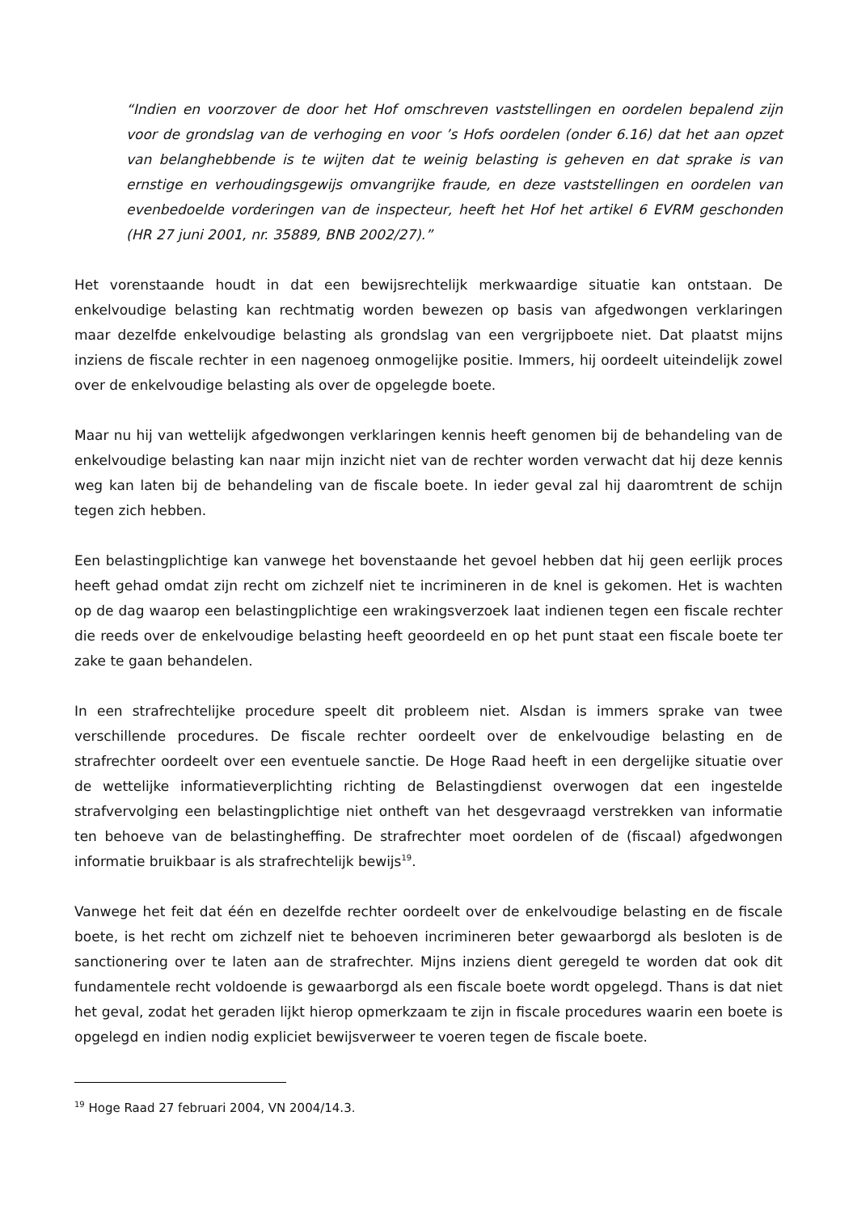“Indien en voorzover de door het Hof omschreven vaststellingen en oordelen bepalend zijn voor de grondslag van de verhoging en voor ’s Hofs oordelen (onder 6.16) dat het aan opzet van belanghebbende is te wijten dat te weinig belasting is geheven en dat sprake is van ernstige en verhoudingsgewijs omvangrijke fraude, en deze vaststellingen en oordelen van evenbedoelde vorderingen van de inspecteur, heeft het Hof het artikel 6 EVRM geschonden (HR 27 juni 2001, nr. 35889, BNB 2002/27).”
Het vorenstaande houdt in dat een bewijsrechtelijk merkwaardige situatie kan ontstaan. De enkelvoudige belasting kan rechtmatig worden bewezen op basis van afgedwongen verklaringen maar dezelfde enkelvoudige belasting als grondslag van een vergrijpboete niet. Dat plaatst mijns inziens de fiscale rechter in een nagenoeg onmogelijke positie. Immers, hij oordeelt uiteindelijk zowel over de enkelvoudige belasting als over de opgelegde boete.
Maar nu hij van wettelijk afgedwongen verklaringen kennis heeft genomen bij de behandeling van de enkelvoudige belasting kan naar mijn inzicht niet van de rechter worden verwacht dat hij deze kennis weg kan laten bij de behandeling van de fiscale boete. In ieder geval zal hij daaromtrent de schijn tegen zich hebben.
Een belastingplichtige kan vanwege het bovenstaande het gevoel hebben dat hij geen eerlijk proces heeft gehad omdat zijn recht om zichzelf niet te incrimineren in de knel is gekomen. Het is wachten op de dag waarop een belastingplichtige een wrakingsverzoek laat indienen tegen een fiscale rechter die reeds over de enkelvoudige belasting heeft geoordeeld en op het punt staat een fiscale boete ter zake te gaan behandelen.
In een strafrechtelijke procedure speelt dit probleem niet. Alsdan is immers sprake van twee verschillende procedures. De fiscale rechter oordeelt over de enkelvoudige belasting en de strafrechter oordeelt over een eventuele sanctie. De Hoge Raad heeft in een dergelijke situatie over de wettelijke informatieverplichting richting de Belastingdienst overwogen dat een ingestelde strafvervolging een belastingplichtige niet ontheft van het desgevraagd verstrekken van informatie ten behoeve van de belastingheffing. De strafrechter moet oordelen of de (fiscaal) afgedwongen informatie bruikbaar is als strafrechtelijk bewijs<sup>19</sup>.
Vanwege het feit dat één en dezelfde rechter oordeelt over de enkelvoudige belasting en de fiscale boete, is het recht om zichzelf niet te behoeven incrimineren beter gewaarborgd als besloten is de sanctionering over te laten aan de strafrechter. Mijns inziens dient geregeld te worden dat ook dit fundamentele recht voldoende is gewaarborgd als een fiscale boete wordt opgelegd. Thans is dat niet het geval, zodat het geraden lijkt hierop opmerkzaam te zijn in fiscale procedures waarin een boete is opgelegd en indien nodig expliciet bewijsverweer te voeren tegen de fiscale boete.
<sup>19</sup> Hoge Raad 27 februari 2004, VN 2004/14.3.